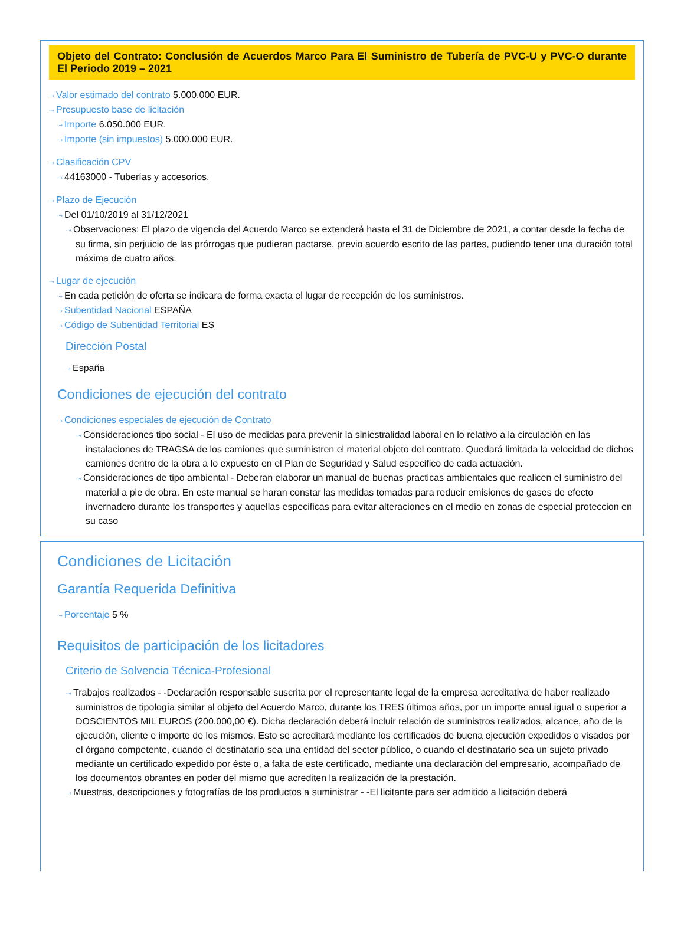Objeto del Contrato: Conclusión de Acuerdos Marco Para El Suministro de Tubería de PVC-U y PVC-O durante El Periodo 2019 – 2021
⇢ Valor estimado del contrato 5.000.000 EUR.
⇢ Presupuesto base de licitación
⇢ Importe 6.050.000 EUR.
⇢ Importe (sin impuestos) 5.000.000 EUR.
⇢ Clasificación CPV
⇢ 44163000 - Tuberías y accesorios.
⇢ Plazo de Ejecución
⇢ Del 01/10/2019 al 31/12/2021
⇢ Observaciones: El plazo de vigencia del Acuerdo Marco se extenderá hasta el 31 de Diciembre de 2021, a contar desde la fecha de su firma, sin perjuicio de las prórrogas que pudieran pactarse, previo acuerdo escrito de las partes, pudiendo tener una duración total máxima de cuatro años.
⇢ Lugar de ejecución
⇢ En cada petición de oferta se indicara de forma exacta el lugar de recepción de los suministros.
⇢ Subentidad Nacional ESPAÑA
⇢ Código de Subentidad Territorial ES
Dirección Postal
⇢ España
Condiciones de ejecución del contrato
⇢ Condiciones especiales de ejecución de Contrato
⇢ Consideraciones tipo social - El uso de medidas para prevenir la siniestralidad laboral en lo relativo a la circulación en las instalaciones de TRAGSA de los camiones que suministren el material objeto del contrato. Quedará limitada la velocidad de dichos camiones dentro de la obra a lo expuesto en el Plan de Seguridad y Salud especifico de cada actuación.
⇢ Consideraciones de tipo ambiental - Deberan elaborar un manual de buenas practicas ambientales que realicen el suministro del material a pie de obra. En este manual se haran constar las medidas tomadas para reducir emisiones de gases de efecto invernadero durante los transportes y aquellas especificas para evitar alteraciones en el medio en zonas de especial proteccion en su caso
Condiciones de Licitación
Garantía Requerida Definitiva
⇢ Porcentaje 5 %
Requisitos de participación de los licitadores
Criterio de Solvencia Técnica-Profesional
⇢ Trabajos realizados - -Declaración responsable suscrita por el representante legal de la empresa acreditativa de haber realizado suministros de tipología similar al objeto del Acuerdo Marco, durante los TRES últimos años, por un importe anual igual o superior a DOSCIENTOS MIL EUROS (200.000,00 €). Dicha declaración deberá incluir relación de suministros realizados, alcance, año de la ejecución, cliente e importe de los mismos. Esto se acreditará mediante los certificados de buena ejecución expedidos o visados por el órgano competente, cuando el destinatario sea una entidad del sector público, o cuando el destinatario sea un sujeto privado mediante un certificado expedido por éste o, a falta de este certificado, mediante una declaración del empresario, acompañado de los documentos obrantes en poder del mismo que acrediten la realización de la prestación.
⇢ Muestras, descripciones y fotografías de los productos a suministrar - -El licitante para ser admitido a licitación deberá